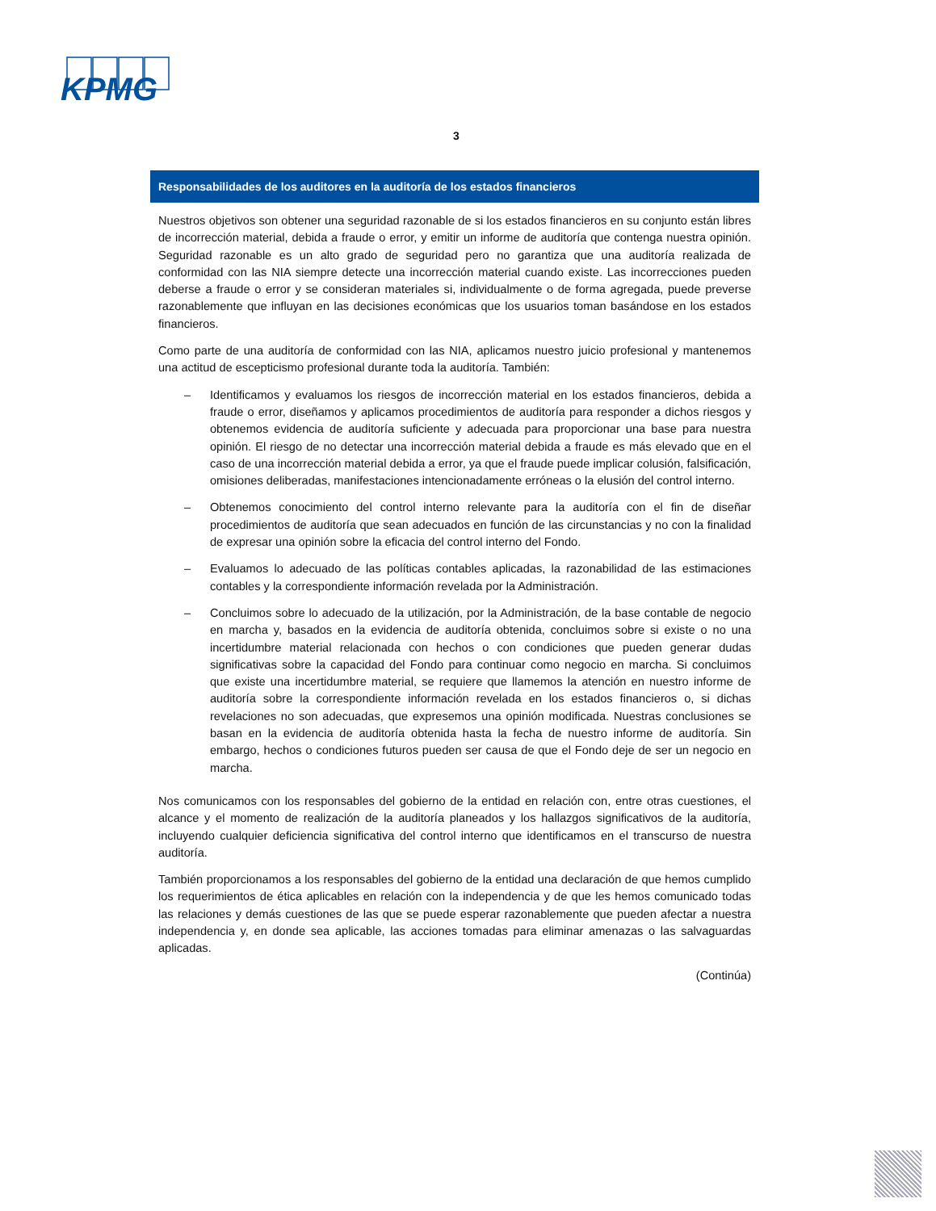KPMG
3
Responsabilidades de los auditores en la auditoría de los estados financieros
Nuestros objetivos son obtener una seguridad razonable de si los estados financieros en su conjunto están libres de incorrección material, debida a fraude o error, y emitir un informe de auditoría que contenga nuestra opinión. Seguridad razonable es un alto grado de seguridad pero no garantiza que una auditoría realizada de conformidad con las NIA siempre detecte una incorrección material cuando existe. Las incorrecciones pueden deberse a fraude o error y se consideran materiales si, individualmente o de forma agregada, puede preverse razonablemente que influyan en las decisiones económicas que los usuarios toman basándose en los estados financieros.
Como parte de una auditoría de conformidad con las NIA, aplicamos nuestro juicio profesional y mantenemos una actitud de escepticismo profesional durante toda la auditoría. También:
– Identificamos y evaluamos los riesgos de incorrección material en los estados financieros, debida a fraude o error, diseñamos y aplicamos procedimientos de auditoría para responder a dichos riesgos y obtenemos evidencia de auditoría suficiente y adecuada para proporcionar una base para nuestra opinión. El riesgo de no detectar una incorrección material debida a fraude es más elevado que en el caso de una incorrección material debida a error, ya que el fraude puede implicar colusión, falsificación, omisiones deliberadas, manifestaciones intencionadamente erróneas o la elusión del control interno.
– Obtenemos conocimiento del control interno relevante para la auditoría con el fin de diseñar procedimientos de auditoría que sean adecuados en función de las circunstancias y no con la finalidad de expresar una opinión sobre la eficacia del control interno del Fondo.
– Evaluamos lo adecuado de las políticas contables aplicadas, la razonabilidad de las estimaciones contables y la correspondiente información revelada por la Administración.
– Concluimos sobre lo adecuado de la utilización, por la Administración, de la base contable de negocio en marcha y, basados en la evidencia de auditoría obtenida, concluimos sobre si existe o no una incertidumbre material relacionada con hechos o con condiciones que pueden generar dudas significativas sobre la capacidad del Fondo para continuar como negocio en marcha. Si concluimos que existe una incertidumbre material, se requiere que llamemos la atención en nuestro informe de auditoría sobre la correspondiente información revelada en los estados financieros o, si dichas revelaciones no son adecuadas, que expresemos una opinión modificada. Nuestras conclusiones se basan en la evidencia de auditoría obtenida hasta la fecha de nuestro informe de auditoría. Sin embargo, hechos o condiciones futuros pueden ser causa de que el Fondo deje de ser un negocio en marcha.
Nos comunicamos con los responsables del gobierno de la entidad en relación con, entre otras cuestiones, el alcance y el momento de realización de la auditoría planeados y los hallazgos significativos de la auditoría, incluyendo cualquier deficiencia significativa del control interno que identificamos en el transcurso de nuestra auditoría.
También proporcionamos a los responsables del gobierno de la entidad una declaración de que hemos cumplido los requerimientos de ética aplicables en relación con la independencia y de que les hemos comunicado todas las relaciones y demás cuestiones de las que se puede esperar razonablemente que pueden afectar a nuestra independencia y, en donde sea aplicable, las acciones tomadas para eliminar amenazas o las salvaguardas aplicadas.
(Continúa)